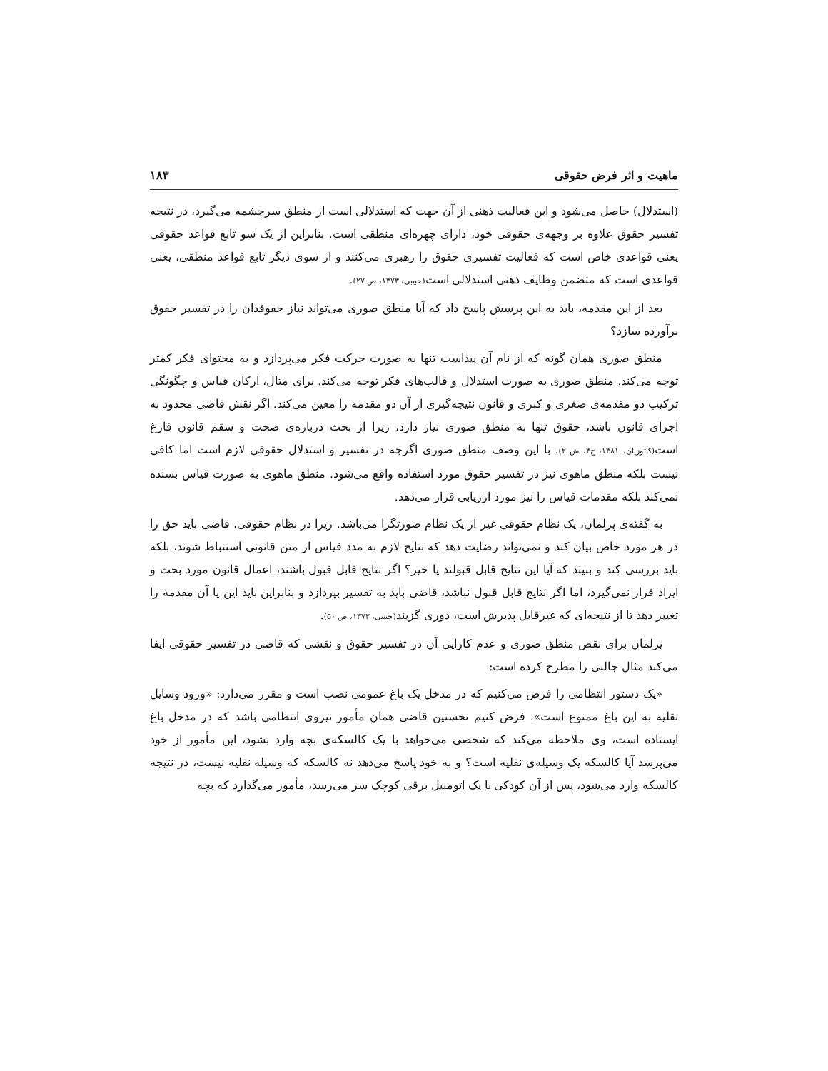ماهیت و اثر فرض حقوقی ۱۸۳
(استدلال) حاصل می‌شود و این فعالیت ذهنی از آن جهت که استدلالی است از منطق سرچشمه می‌گیرد، در نتیجه تفسیر حقوق علاوه بر وجهه‌ی حقوقی خود، دارای چهره‌ای منطقی است. بنابراین از یک سو تابع قواعد حقوقی یعنی قواعدی خاص است که فعالیت تفسیری حقوق را رهبری می‌کنند و از سوی دیگر تابع قواعد منطقی، یعنی قواعدی است که متضمن وظایف ذهنی استدلالی است(حبیبی، ۱۳۷۳، ص ۲۷).
بعد از این مقدمه، باید به این پرسش پاسخ داد که آیا منطق صوری می‌تواند نیاز حقوقدان را در تفسیر حقوق برآورده سازد؟
منطق صوری همان گونه که از نام آن پیداست تنها به صورت حرکت فکر می‌پردازد و به محتوای فکر کمتر توجه می‌کند. منطق صوری به صورت استدلال و قالب‌های فکر توجه می‌کند. برای مثال، ارکان قیاس و چگونگی ترکیب دو مقدمه‌ی صغری و کبری و قانون نتیجه‌گیری از آن دو مقدمه را معین می‌کند. اگر نقش قاضی محدود به اجرای قانون باشد، حقوق تنها به منطق صوری نیاز دارد، زیرا از بحث درباره‌ی صحت و سقم قانون فارغ است(کاتوزیان، ۱۳۸۱، ج۳، ش ۲). با این وصف منطق صوری اگرچه در تفسیر و استدلال حقوقی لازم است اما کافی نیست بلکه منطق ماهوی نیز در تفسیر حقوق مورد استفاده واقع می‌شود. منطق ماهوی به صورت قیاس بسنده نمی‌کند بلکه مقدمات قیاس را نیز مورد ارزیابی قرار می‌دهد.
به گفته‌ی پرلمان، یک نظام حقوقی غیر از یک نظام صورتگرا می‌باشد. زیرا در نظام حقوقی، قاضی باید حق را در هر مورد خاص بیان کند و نمی‌تواند رضایت دهد که نتایج لازم به مدد قیاس از متن قانونی استنباط شوند، بلکه باید بررسی کند و ببیند که آیا این نتایج قابل قبولند یا خیر؟ اگر نتایج قابل قبول باشند، اعمال قانون مورد بحث و ایراد قرار نمی‌گیرد، اما اگر نتایج قابل قبول نباشد، قاضی باید به تفسیر بپردازد و بنابراین باید این یا آن مقدمه را تغییر دهد تا از نتیجه‌ای که غیرقابل پذیرش است، دوری گزیند(حبیبی، ۱۳۷۳، ص ۵۰).
پرلمان برای نقص منطق صوری و عدم کارایی آن در تفسیر حقوق و نقشی که قاضی در تفسیر حقوقی ایفا می‌کند مثال جالبی را مطرح کرده است:
«یک دستور انتظامی را فرض می‌کنیم که در مدخل یک باغ عمومی نصب است و مقرر می‌دارد: «ورود وسایل نقلیه به این باغ ممنوع است». فرض کنیم نخستین قاضی همان مأمور نیروی انتظامی باشد که در مدخل باغ ایستاده است، وی ملاحظه می‌کند که شخصی می‌خواهد با یک کالسکه‌ی بچه وارد بشود، این مأمور از خود می‌پرسد آیا کالسکه یک وسیله‌ی نقلیه است؟ و به خود پاسخ می‌دهد نه کالسکه که وسیله نقلیه نیست، در نتیجه کالسکه وارد می‌شود، پس از آن کودکی با یک اتومبیل برقی کوچک سر می‌رسد، مأمور می‌گذارد که بچه